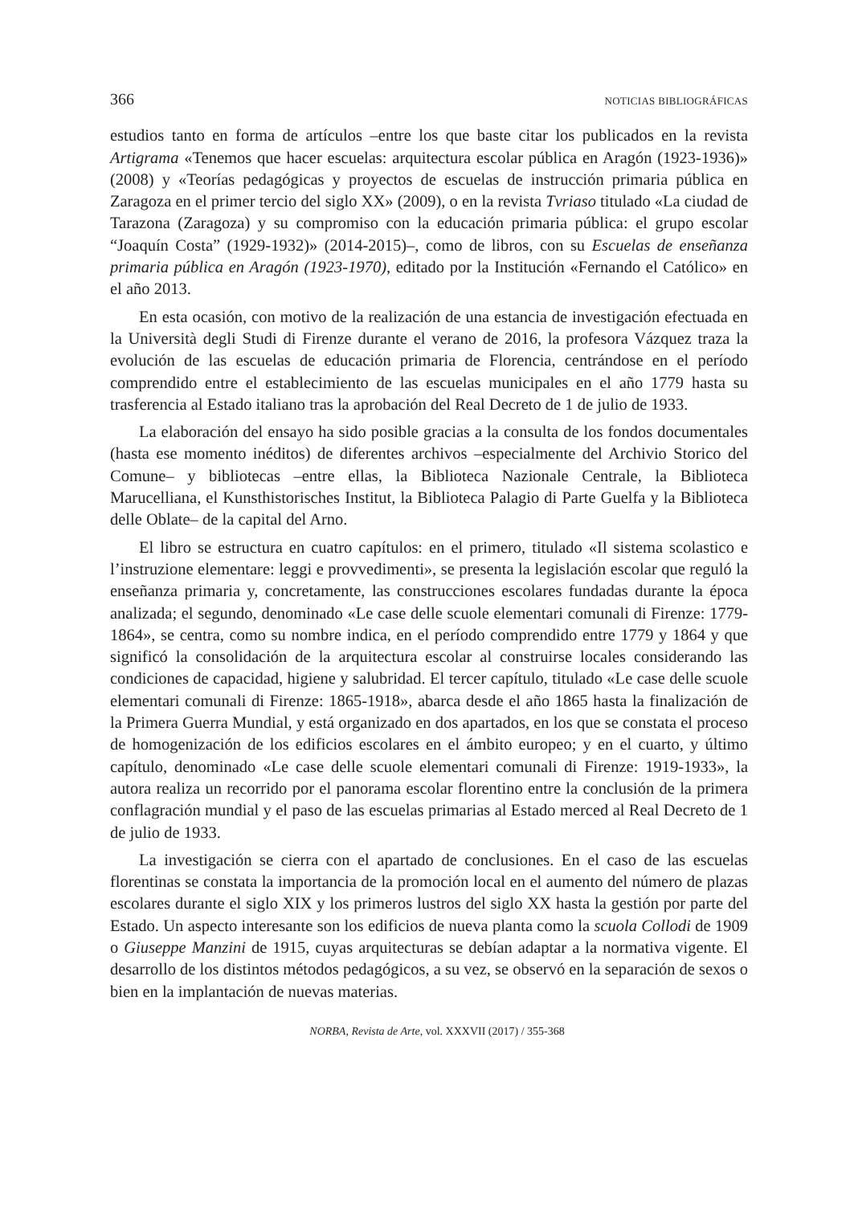366 NOTICIAS BIBLIOGRÁFICAS
estudios tanto en forma de artículos –entre los que baste citar los publicados en la revista Artigrama «Tenemos que hacer escuelas: arquitectura escolar pública en Aragón (1923-1936)» (2008) y «Teorías pedagógicas y proyectos de escuelas de instrucción primaria pública en Zaragoza en el primer tercio del siglo XX» (2009), o en la revista Tvriaso titulado «La ciudad de Tarazona (Zaragoza) y su compromiso con la educación primaria pública: el grupo escolar “Joaquín Costa” (1929-1932)» (2014-2015)–, como de libros, con su Escuelas de enseñanza primaria pública en Aragón (1923-1970), editado por la Institución «Fernando el Católico» en el año 2013.
En esta ocasión, con motivo de la realización de una estancia de investigación efectuada en la Università degli Studi di Firenze durante el verano de 2016, la profesora Vázquez traza la evolución de las escuelas de educación primaria de Florencia, centrándose en el período comprendido entre el establecimiento de las escuelas municipales en el año 1779 hasta su trasferencia al Estado italiano tras la aprobación del Real Decreto de 1 de julio de 1933.
La elaboración del ensayo ha sido posible gracias a la consulta de los fondos documentales (hasta ese momento inéditos) de diferentes archivos –especialmente del Archivio Storico del Comune– y bibliotecas –entre ellas, la Biblioteca Nazionale Centrale, la Biblioteca Marucelliana, el Kunsthistorisches Institut, la Biblioteca Palagio di Parte Guelfa y la Biblioteca delle Oblate– de la capital del Arno.
El libro se estructura en cuatro capítulos: en el primero, titulado «Il sistema scolastico e l’instruzione elementare: leggi e provvedimenti», se presenta la legislación escolar que reguló la enseñanza primaria y, concretamente, las construcciones escolares fundadas durante la época analizada; el segundo, denominado «Le case delle scuole elementari comunali di Firenze: 1779-1864», se centra, como su nombre indica, en el período comprendido entre 1779 y 1864 y que significó la consolidación de la arquitectura escolar al construirse locales considerando las condiciones de capacidad, higiene y salubridad. El tercer capítulo, titulado «Le case delle scuole elementari comunali di Firenze: 1865-1918», abarca desde el año 1865 hasta la finalización de la Primera Guerra Mundial, y está organizado en dos apartados, en los que se constata el proceso de homogenización de los edificios escolares en el ámbito europeo; y en el cuarto, y último capítulo, denominado «Le case delle scuole elementari comunali di Firenze: 1919-1933», la autora realiza un recorrido por el panorama escolar florentino entre la conclusión de la primera conflagración mundial y el paso de las escuelas primarias al Estado merced al Real Decreto de 1 de julio de 1933.
La investigación se cierra con el apartado de conclusiones. En el caso de las escuelas florentinas se constata la importancia de la promoción local en el aumento del número de plazas escolares durante el siglo XIX y los primeros lustros del siglo XX hasta la gestión por parte del Estado. Un aspecto interesante son los edificios de nueva planta como la scuola Collodi de 1909 o Giuseppe Manzini de 1915, cuyas arquitecturas se debían adaptar a la normativa vigente. El desarrollo de los distintos métodos pedagógicos, a su vez, se observó en la separación de sexos o bien en la implantación de nuevas materias.
NORBA, Revista de Arte, vol. XXXVII (2017) / 355-368